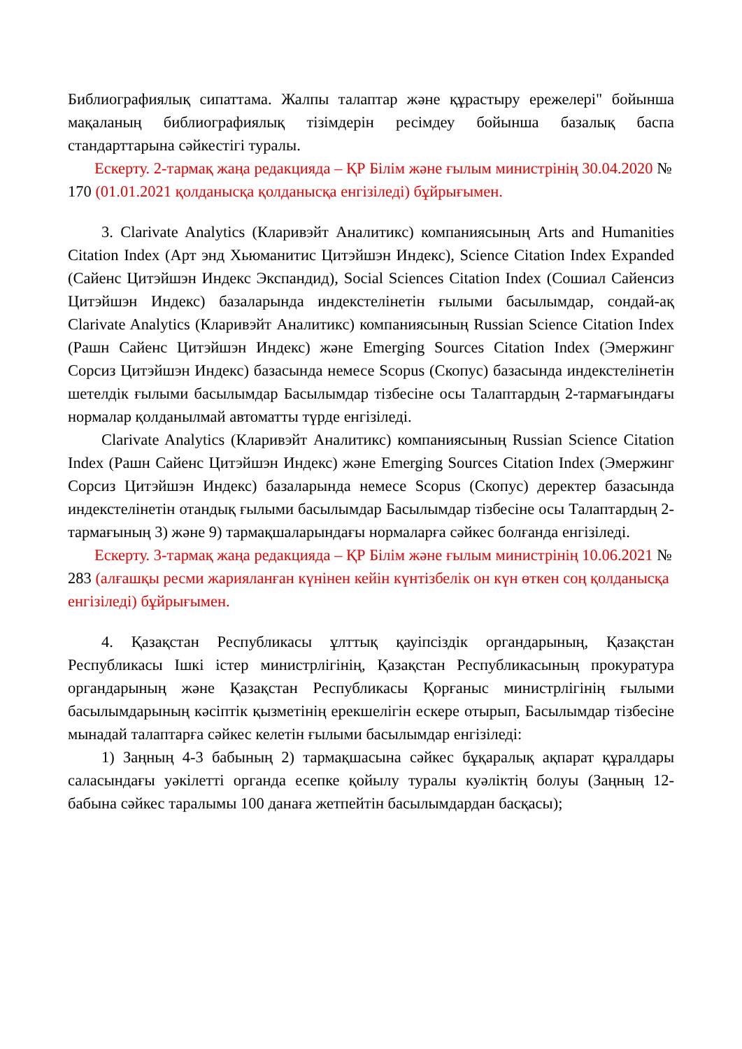Библиографиялық сипаттама. Жалпы талаптар және құрастыру ережелері" бойынша мақаланың библиографиялық тізімдерін ресімдеу бойынша базалық баспа стандарттарына сәйкестігі туралы.
Ескерту. 2-тармақ жаңа редакцияда – ҚР Білім және ғылым министрінің 30.04.2020 № 170 (01.01.2021 қолданысқа қолданысқа енгізіледі) бұйрығымен.
3. Clarivate Analytics (Кларивэйт Аналитикс) компаниясының Arts and Humanities Citation Index (Арт энд Хьюманитис Цитэйшэн Индекс), Science Citation Index Expanded (Сайенс Цитэйшэн Индекс Экспандид), Social Sciences Citation Index (Сошиал Сайенсиз Цитэйшэн Индекс) базаларында индекстелінетін ғылыми басылымдар, сондай-ақ Clarivate Analytics (Кларивэйт Аналитикс) компаниясының Russian Science Citation Index (Рашн Сайенс Цитэйшэн Индекс) және Emerging Sources Citation Index (Эмержинг Сорсиз Цитэйшэн Индекс) базасында немесе Scopus (Скопус) базасында индекстелінетін шетелдік ғылыми басылымдар Басылымдар тізбесіне осы Талаптардың 2-тармағындағы нормалар қолданылмай автоматты түрде енгізіледі.
Clarivate Analytics (Кларивэйт Аналитикс) компаниясының Russian Science Citation Index (Рашн Сайенс Цитэйшэн Индекс) және Emerging Sources Citation Index (Эмержинг Сорсиз Цитэйшэн Индекс) базаларында немесе Scopus (Скопус) деректер базасында индекстелінетін отандық ғылыми басылымдар Басылымдар тізбесіне осы Талаптардың 2-тармағының 3) және 9) тармақшаларындағы нормаларға сәйкес болғанда енгізіледі.
Ескерту. 3-тармақ жаңа редакцияда – ҚР Білім және ғылым министрінің 10.06.2021 № 283 (алғашқы ресми жарияланған күнінен кейін күнтізбелік он күн өткен соң қолданысқа енгізіледі) бұйрығымен.
4. Қазақстан Республикасы ұлттық қауіпсіздік органдарының, Қазақстан Республикасы Ішкі істер министрлігінің, Қазақстан Республикасының прокуратура органдарының және Қазақстан Республикасы Қорғаныс министрлігінің ғылыми басылымдарының кәсіптік қызметінің ерекшелігін ескере отырып, Басылымдар тізбесіне мынадай талаптарға сәйкес келетін ғылыми басылымдар енгізіледі:
1) Заңның 4-3 бабының 2) тармақшасына сәйкес бұқаралық ақпарат құралдары саласындағы уәкілетті органда есепке қойылу туралы куәліктің болуы (Заңның 12-бабына сәйкес таралымы 100 данаға жетпейтін басылымдардан басқасы);